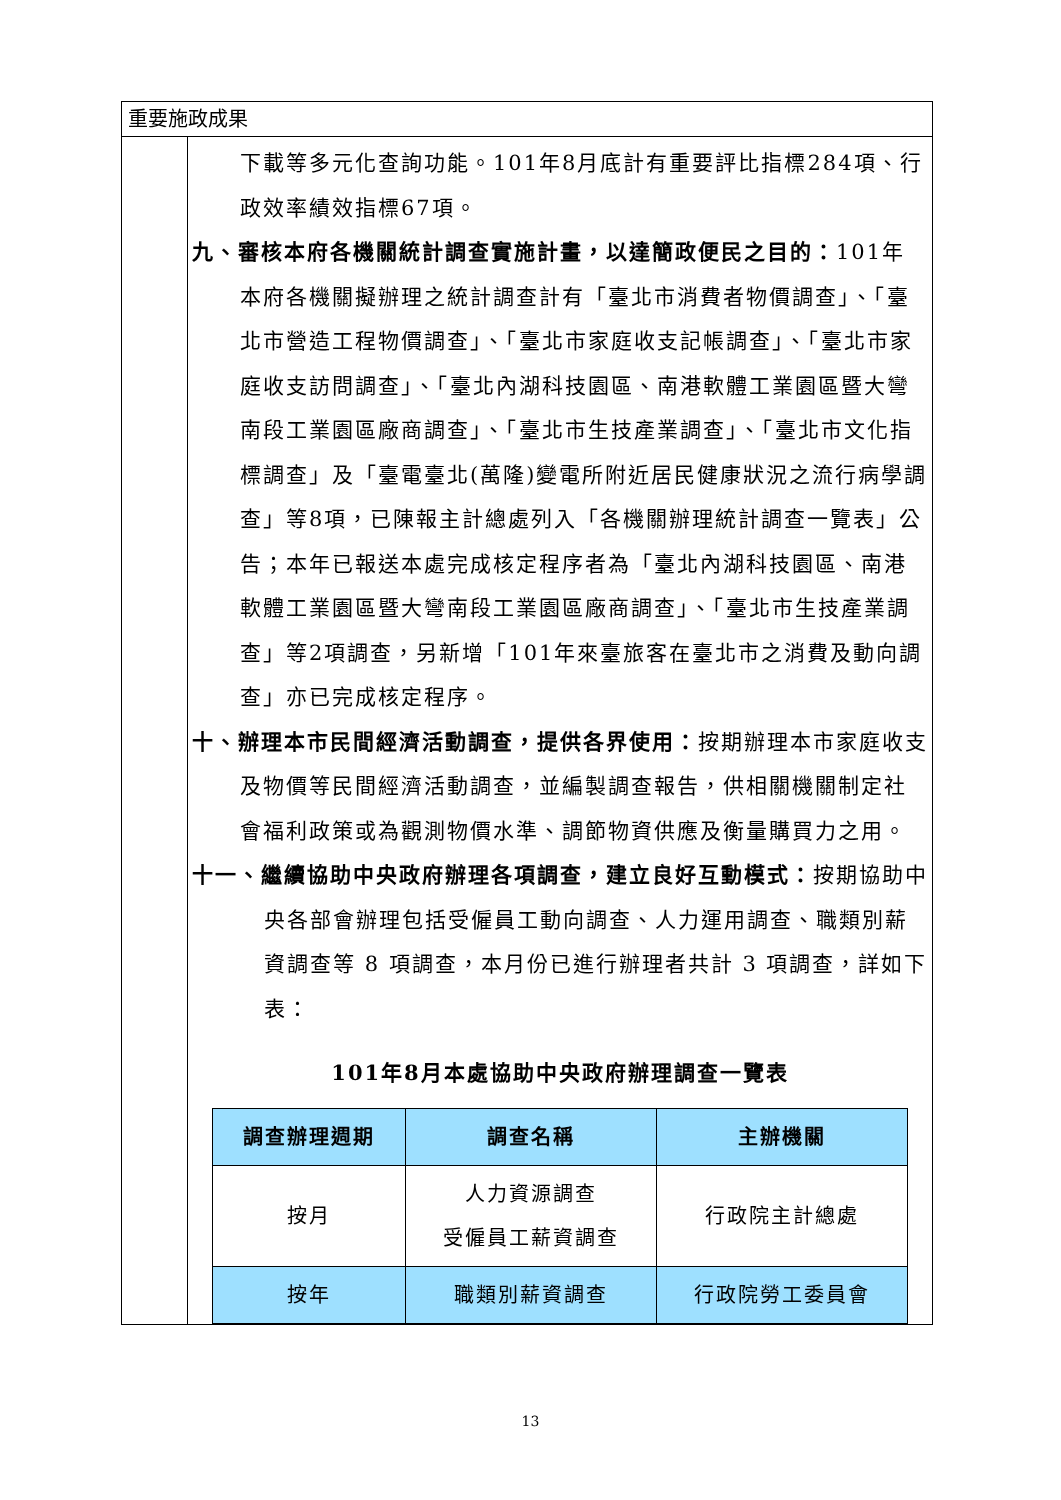重要施政成果
下載等多元化查詢功能。101年8月底計有重要評比指標284項、行政效率績效指標67項。
九、審核本府各機關統計調查實施計畫，以達簡政便民之目的：101年本府各機關擬辦理之統計調查計有「臺北市消費者物價調查」、「臺北市營造工程物價調查」、「臺北市家庭收支記帳調查」、「臺北市家庭收支訪問調查」、「臺北內湖科技園區、南港軟體工業園區暨大彎南段工業園區廠商調查」、「臺北市生技產業調查」、「臺北市文化指標調查」及「臺電臺北(萬隆)變電所附近居民健康狀況之流行病學調查」等8項，已陳報主計總處列入「各機關辦理統計調查一覽表」公告；本年已報送本處完成核定程序者為「臺北內湖科技園區、南港軟體工業園區暨大彎南段工業園區廠商調查」、「臺北市生技產業調查」等2項調查，另新增「101年來臺旅客在臺北市之消費及動向調查」亦已完成核定程序。
十、辦理本市民間經濟活動調查，提供各界使用：按期辦理本市家庭收支及物價等民間經濟活動調查，並編製調查報告，供相關機關制定社會福利政策或為觀測物價水準、調節物資供應及衡量購買力之用。
十一、繼續協助中央政府辦理各項調查，建立良好互動模式：按期協助中央各部會辦理包括受僱員工動向調查、人力運用調查、職類別薪資調查等 8 項調查，本月份已進行辦理者共計 3 項調查，詳如下表：
101年8月本處協助中央政府辦理調查一覽表
| 調查辦理週期 | 調查名稱 | 主辦機關 |
| --- | --- | --- |
| 按月 | 人力資源調查 受僱員工薪資調查 | 行政院主計總處 |
| 按年 | 職類別薪資調查 | 行政院勞工委員會 |
13